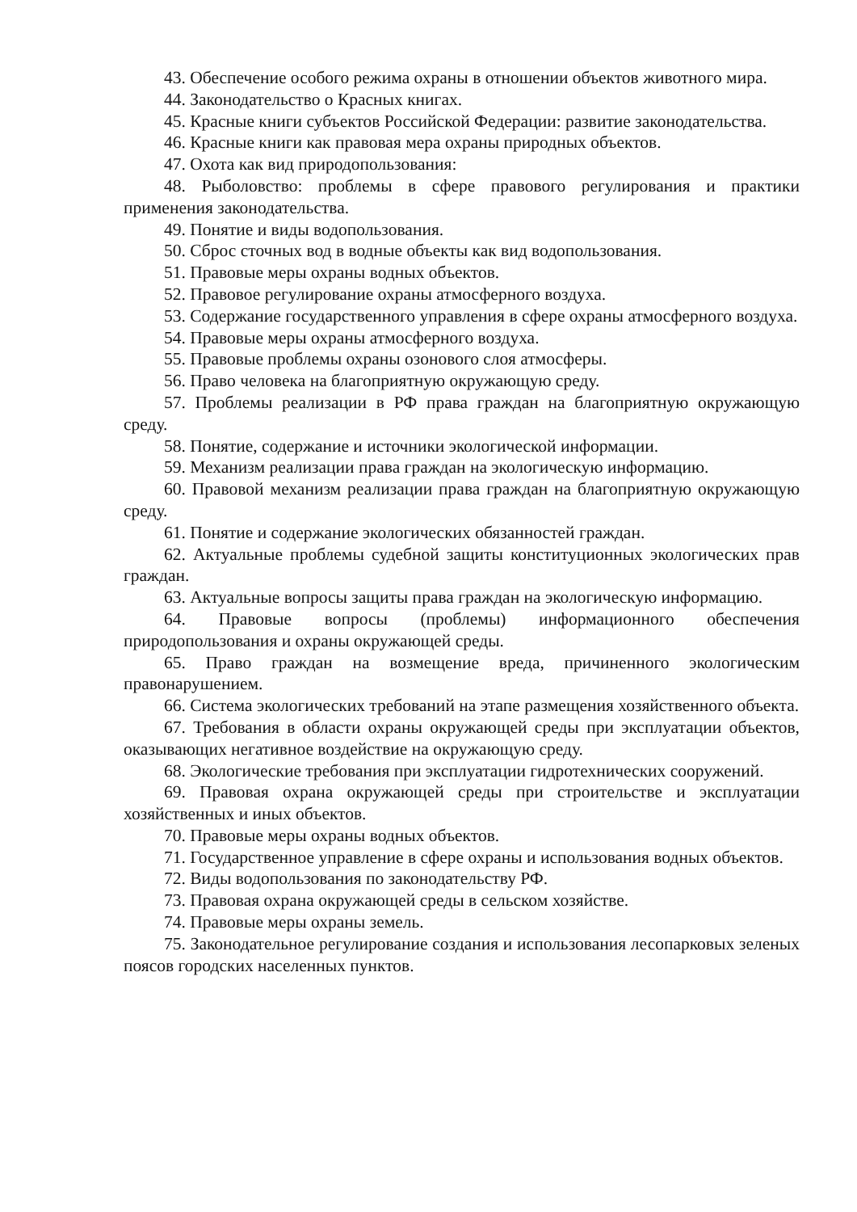43. Обеспечение особого режима охраны в отношении объектов животного мира.
44. Законодательство о Красных книгах.
45. Красные книги субъектов Российской Федерации: развитие законодательства.
46. Красные книги как правовая мера охраны природных объектов.
47. Охота как вид природопользования:
48. Рыболовство: проблемы в сфере правового регулирования и практики применения законодательства.
49. Понятие и виды водопользования.
50. Сброс сточных вод в водные объекты как вид водопользования.
51. Правовые меры охраны водных объектов.
52. Правовое регулирование охраны атмосферного воздуха.
53. Содержание государственного управления в сфере охраны атмосферного воздуха.
54. Правовые меры охраны атмосферного воздуха.
55. Правовые проблемы охраны озонового слоя атмосферы.
56. Право человека на благоприятную окружающую среду.
57. Проблемы реализации в РФ права граждан на благоприятную окружающую среду.
58. Понятие, содержание и источники экологической информации.
59. Механизм реализации права граждан на экологическую информацию.
60. Правовой механизм реализации права граждан на благоприятную окружающую среду.
61. Понятие и содержание экологических обязанностей граждан.
62. Актуальные проблемы судебной защиты конституционных экологических прав граждан.
63. Актуальные вопросы защиты права граждан на экологическую информацию.
64. Правовые вопросы (проблемы) информационного обеспечения природопользования и охраны окружающей среды.
65. Право граждан на возмещение вреда, причиненного экологическим правонарушением.
66. Система экологических требований на этапе размещения хозяйственного объекта.
67. Требования в области охраны окружающей среды при эксплуатации объектов, оказывающих негативное воздействие на окружающую среду.
68. Экологические требования при эксплуатации гидротехнических сооружений.
69. Правовая охрана окружающей среды при строительстве и эксплуатации хозяйственных и иных объектов.
70. Правовые меры охраны водных объектов.
71. Государственное управление в сфере охраны и использования водных объектов.
72. Виды водопользования по законодательству РФ.
73. Правовая охрана окружающей среды в сельском хозяйстве.
74. Правовые меры охраны земель.
75. Законодательное регулирование создания и использования лесопарковых зеленых поясов городских населенных пунктов.